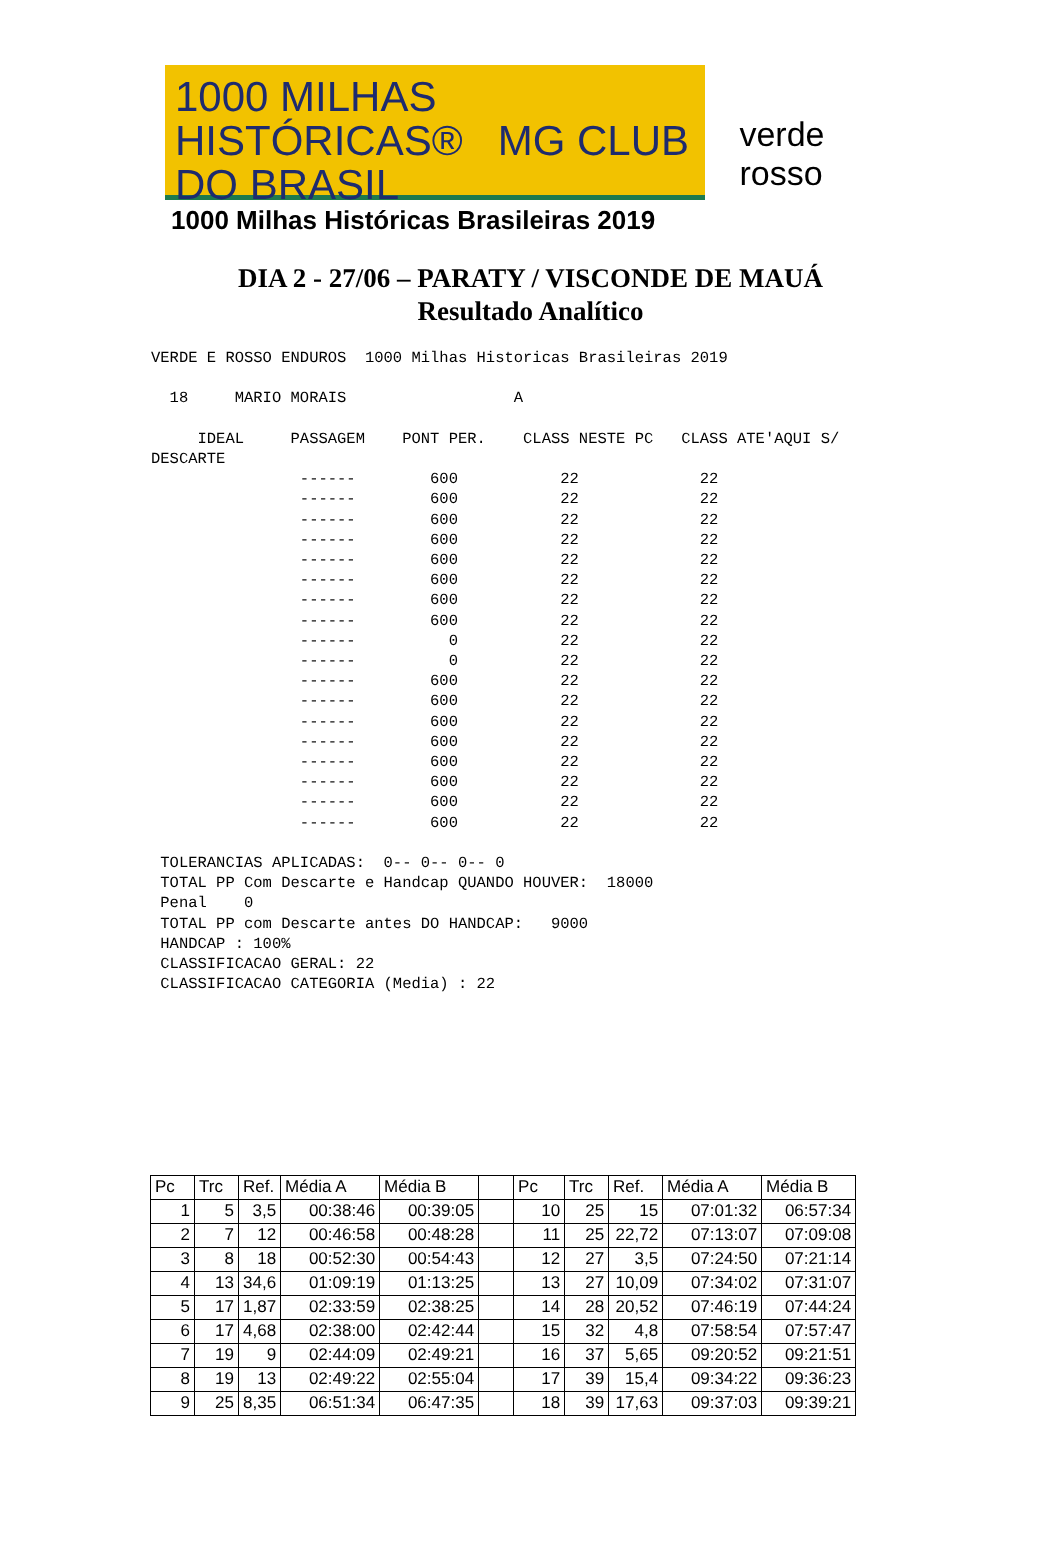1000 MILHAS
HISTÓRICAS® MG CLUB DO BRASIL
1000 Milhas Históricas Brasileiras 2019
verde rosso
DIA 2 - 27/06 – PARATY / VISCONDE DE MAUÁ
Resultado Analítico
VERDE E ROSSO ENDUROS  1000 Milhas Historicas Brasileiras 2019

  18     MARIO MORAIS                  A

     IDEAL     PASSAGEM    PONT PER.    CLASS NESTE PC   CLASS ATE'AQUI S/
DESCARTE
                ------        600           22             22
                ------        600           22             22
                ------        600           22             22
                ------        600           22             22
                ------        600           22             22
                ------        600           22             22
                ------        600           22             22
                ------        600           22             22
                ------          0           22             22
                ------          0           22             22
                ------        600           22             22
                ------        600           22             22
                ------        600           22             22
                ------        600           22             22
                ------        600           22             22
                ------        600           22             22
                ------        600           22             22
                ------        600           22             22

 TOLERANCIAS APLICADAS:  0-- 0-- 0-- 0
 TOTAL PP Com Descarte e Handcap QUANDO HOUVER:  18000
 Penal    0
 TOTAL PP com Descarte antes DO HANDCAP:   9000
 HANDCAP : 100%
 CLASSIFICACAO GERAL: 22
 CLASSIFICACAO CATEGORIA (Media) : 22
| Pc | Trc | Ref. | Média A | Média B | | Pc | Trc | Ref. | Média A | Média B |
| 1 | 5 | 3,5 | 00:38:46 | 00:39:05 | | 10 | 25 | 15 | 07:01:32 | 06:57:34 |
| 2 | 7 | 12 | 00:46:58 | 00:48:28 | | 11 | 25 | 22,72 | 07:13:07 | 07:09:08 |
| 3 | 8 | 18 | 00:52:30 | 00:54:43 | | 12 | 27 | 3,5 | 07:24:50 | 07:21:14 |
| 4 | 13 | 34,6 | 01:09:19 | 01:13:25 | | 13 | 27 | 10,09 | 07:34:02 | 07:31:07 |
| 5 | 17 | 1,87 | 02:33:59 | 02:38:25 | | 14 | 28 | 20,52 | 07:46:19 | 07:44:24 |
| 6 | 17 | 4,68 | 02:38:00 | 02:42:44 | | 15 | 32 | 4,8 | 07:58:54 | 07:57:47 |
| 7 | 19 | 9 | 02:44:09 | 02:49:21 | | 16 | 37 | 5,65 | 09:20:52 | 09:21:51 |
| 8 | 19 | 13 | 02:49:22 | 02:55:04 | | 17 | 39 | 15,4 | 09:34:22 | 09:36:23 |
| 9 | 25 | 8,35 | 06:51:34 | 06:47:35 | | 18 | 39 | 17,63 | 09:37:03 | 09:39:21 |